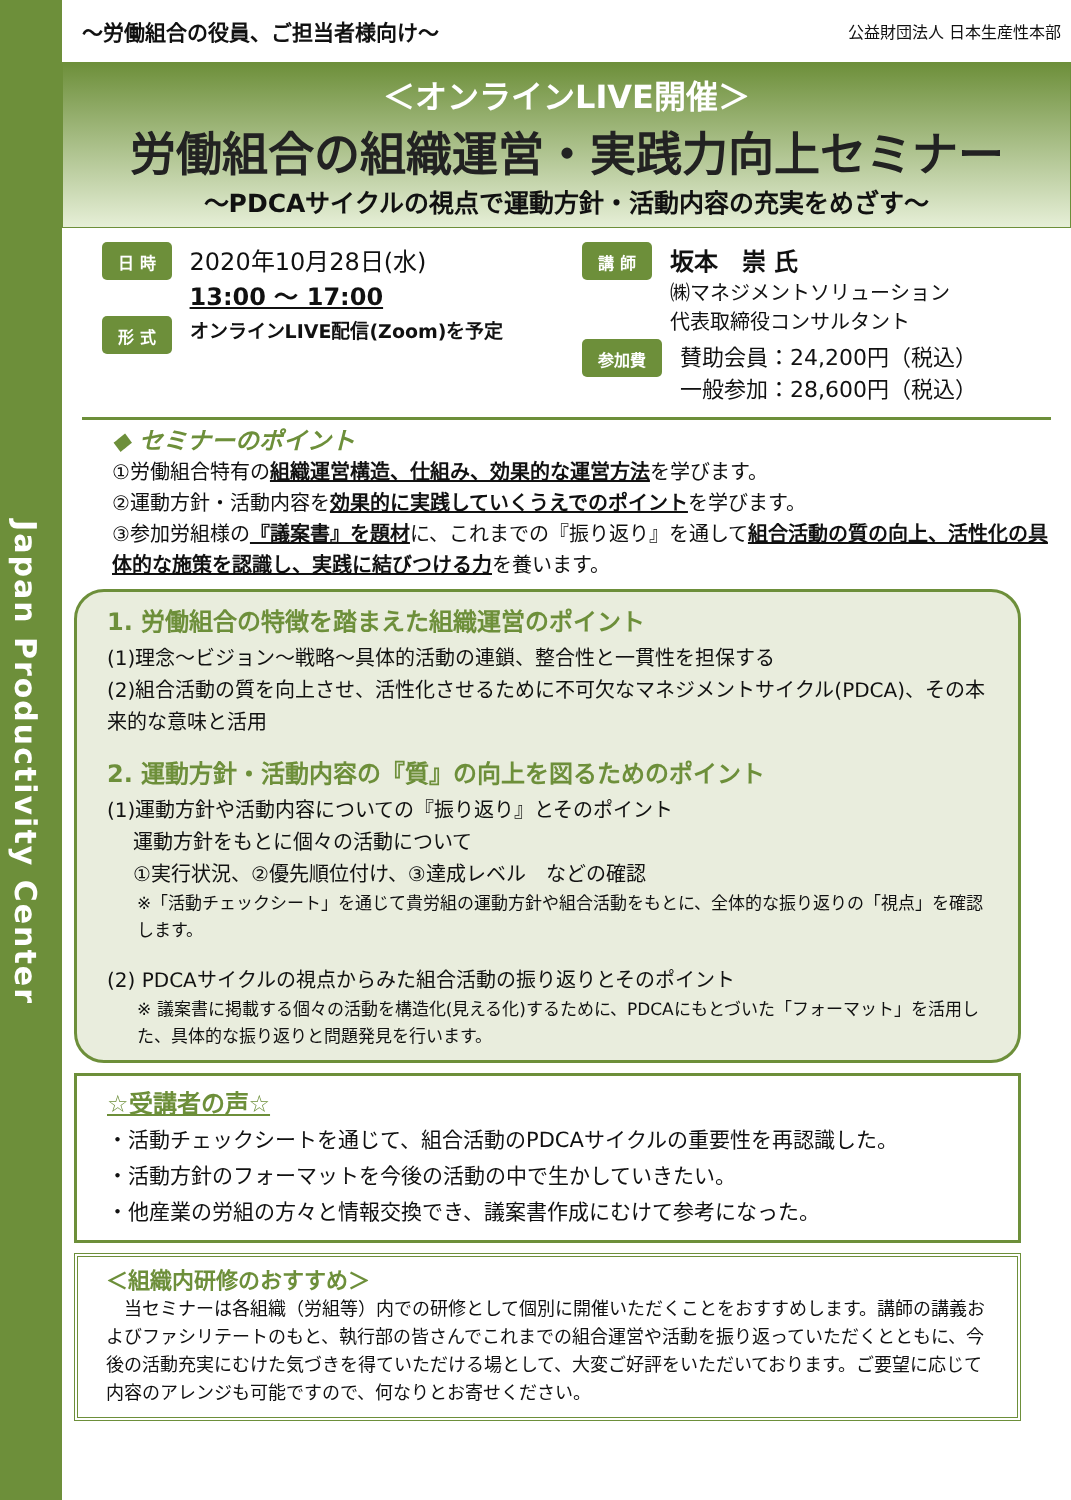Japan Productivity Center
～労働組合の役員、ご担当者様向け～
公益財団法人 日本生産性本部
＜オンラインLIVE開催＞
労働組合の組織運営・実践力向上セミナー
～PDCAサイクルの視点で運動方針・活動内容の充実をめざす～
日 時
2020年10月28日(水)
13:00 ～ 17:00
形 式
オンラインLIVE配信(Zoom)を予定
講 師
坂本　崇 氏
㈱マネジメントソリューション
代表取締役コンサルタント
参加費
賛助会員：24,200円（税込）
一般参加：28,600円（税込）
◆ セミナーのポイント
①労働組合特有の組織運営構造、仕組み、効果的な運営方法を学びます。
②運動方針・活動内容を効果的に実践していくうえでのポイントを学びます。
③参加労組様の『議案書』を題材に、これまでの『振り返り』を通して組合活動の質の向上、活性化の具体的な施策を認識し、実践に結びつける力を養います。
1. 労働組合の特徴を踏まえた組織運営のポイント
(1)理念～ビジョン～戦略～具体的活動の連鎖、整合性と一貫性を担保する
(2)組合活動の質を向上させ、活性化させるために不可欠なマネジメントサイクル(PDCA)、その本来的な意味と活用
2. 運動方針・活動内容の『質』の向上を図るためのポイント
(1)運動方針や活動内容についての『振り返り』とそのポイント
運動方針をもとに個々の活動について
①実行状況、②優先順位付け、③達成レベル　などの確認
※「活動チェックシート」を通じて貴労組の運動方針や組合活動をもとに、全体的な振り返りの「視点」を確認します。
(2) PDCAサイクルの視点からみた組合活動の振り返りとそのポイント
※ 議案書に掲載する個々の活動を構造化(見える化)するために、PDCAにもとづいた「フォーマット」を活用した、具体的な振り返りと問題発見を行います。
☆受講者の声☆
・活動チェックシートを通じて、組合活動のPDCAサイクルの重要性を再認識した。
・活動方針のフォーマットを今後の活動の中で生かしていきたい。
・他産業の労組の方々と情報交換でき、議案書作成にむけて参考になった。
＜組織内研修のおすすめ＞
　当セミナーは各組織（労組等）内での研修として個別に開催いただくことをおすすめします。講師の講義およびファシリテートのもと、執行部の皆さんでこれまでの組合運営や活動を振り返っていただくとともに、今後の活動充実にむけた気づきを得ていただける場として、大変ご好評をいただいております。ご要望に応じて内容のアレンジも可能ですので、何なりとお寄せください。